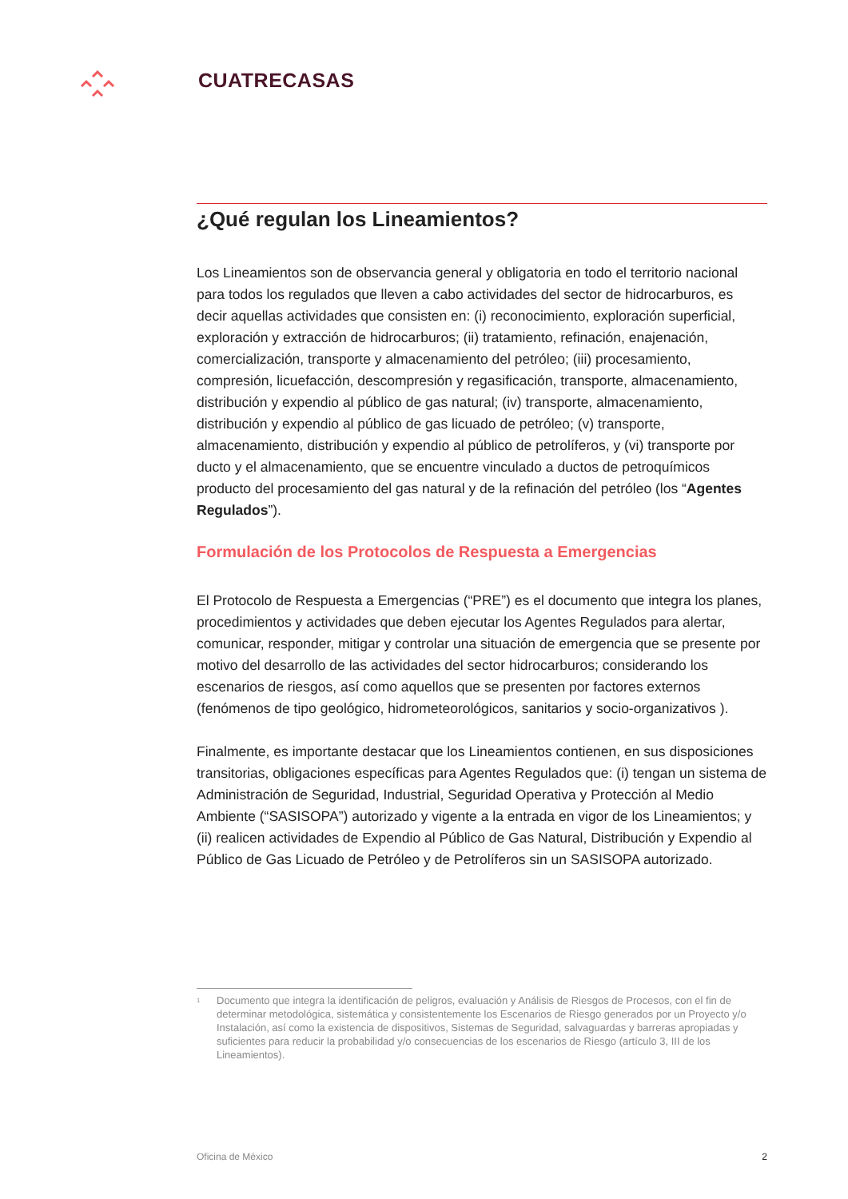CUATRECASAS
¿Qué regulan los Lineamientos?
Los Lineamientos son de observancia general y obligatoria en todo el territorio nacional para todos los regulados que lleven a cabo actividades del sector de hidrocarburos, es decir aquellas actividades que consisten en: (i) reconocimiento, exploración superficial, exploración y extracción de hidrocarburos; (ii) tratamiento, refinación, enajenación, comercialización, transporte y almacenamiento del petróleo; (iii) procesamiento, compresión, licuefacción, descompresión y regasificación, transporte, almacenamiento, distribución y expendio al público de gas natural; (iv) transporte, almacenamiento, distribución y expendio al público de gas licuado de petróleo; (v) transporte, almacenamiento, distribución y expendio al público de petrolíferos, y (vi) transporte por ducto y el almacenamiento, que se encuentre vinculado a ductos de petroquímicos producto del procesamiento del gas natural y de la refinación del petróleo (los “Agentes Regulados”).
Formulación de los Protocolos de Respuesta a Emergencias
El Protocolo de Respuesta a Emergencias (“PRE”) es el documento que integra los planes, procedimientos y actividades que deben ejecutar los Agentes Regulados para alertar, comunicar, responder, mitigar y controlar una situación de emergencia que se presente por motivo del desarrollo de las actividades del sector hidrocarburos; considerando los escenarios de riesgos, así como aquellos que se presenten por factores externos (fenómenos de tipo geológico, hidrometeorológicos, sanitarios y socio-organizativos ).
Finalmente, es importante destacar que los Lineamientos contienen, en sus disposiciones transitorias, obligaciones específicas para Agentes Regulados que: (i) tengan un sistema de Administración de Seguridad, Industrial, Seguridad Operativa y Protección al Medio Ambiente (“SASISOPA”) autorizado y vigente a la entrada en vigor de los Lineamientos; y (ii) realicen actividades de Expendio al Público de Gas Natural, Distribución y Expendio al Público de Gas Licuado de Petróleo y de Petrolíferos sin un SASISOPA autorizado.
<sup>1</sup> Documento que integra la identificación de peligros, evaluación y Análisis de Riesgos de Procesos, con el fin de determinar metodológica, sistemática y consistentemente los Escenarios de Riesgo generados por un Proyecto y/o Instalación, así como la existencia de dispositivos, Sistemas de Seguridad, salvaguardas y barreras apropiadas y suficientes para reducir la probabilidad y/o consecuencias de los escenarios de Riesgo (artículo 3, III de los Lineamientos).
Oficina de México 2